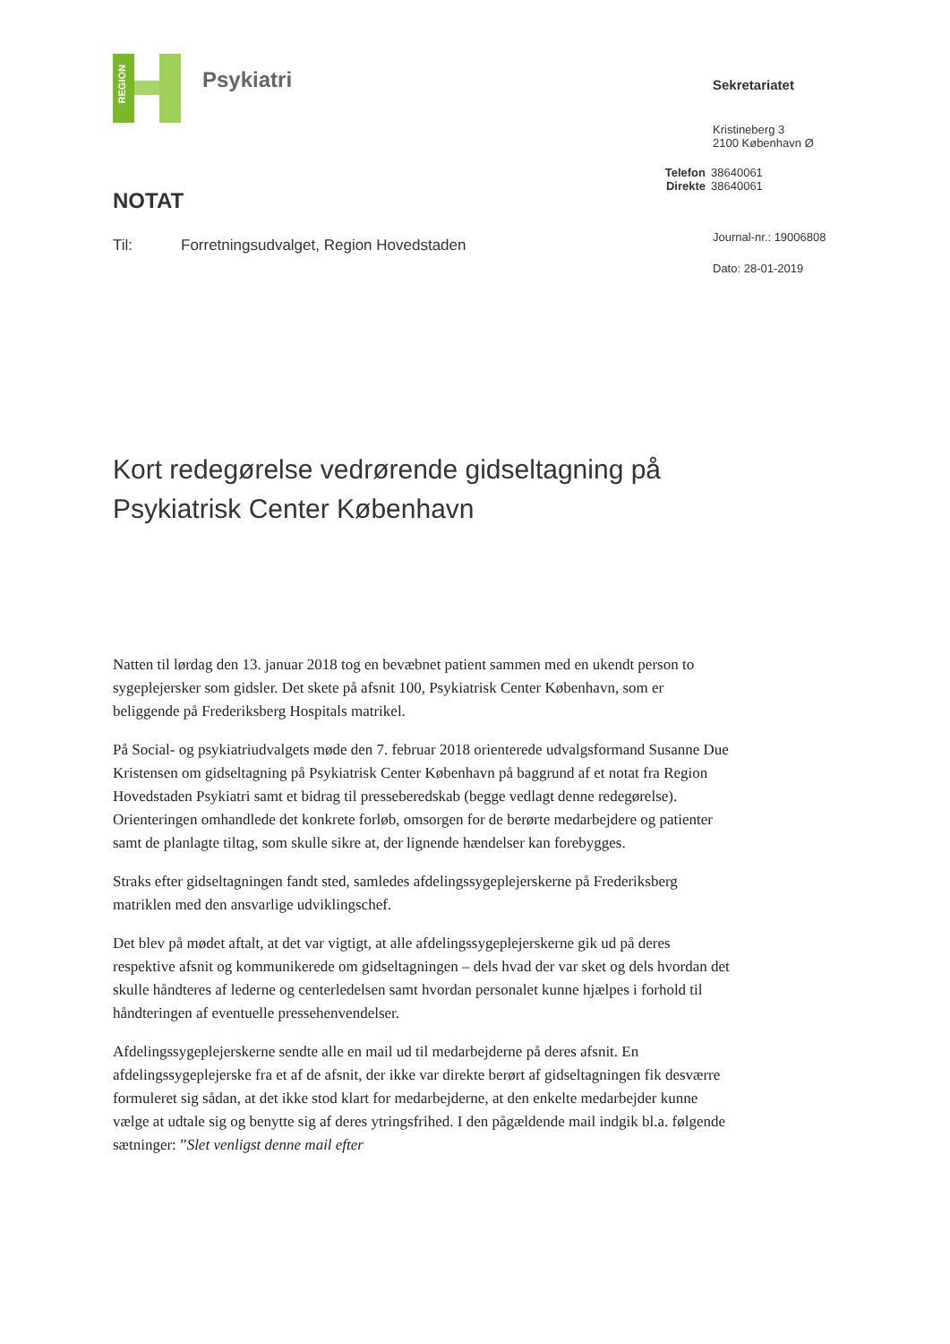REGION
Psykiatri
NOTAT
Til: Forretningsudvalget, Region Hovedstaden
Sekretariatet
Kristineberg 3
2100 København Ø
Telefon 38640061
Direkte 38640061
Journal-nr.: 19006808
Dato: 28-01-2019
Kort redegørelse vedrørende gidseltagning på
Psykiatrisk Center København
Natten til lørdag den 13. januar 2018 tog en bevæbnet patient sammen med en ukendt person to sygeplejersker som gidsler. Det skete på afsnit 100, Psykiatrisk Center København, som er beliggende på Frederiksberg Hospitals matrikel.
På Social- og psykiatriudvalgets møde den 7. februar 2018 orienterede udvalgsformand Susanne Due Kristensen om gidseltagning på Psykiatrisk Center København på baggrund af et notat fra Region Hovedstaden Psykiatri samt et bidrag til pressebered­skab (begge vedlagt denne redegørelse). Orienteringen omhandlede det konkrete forløb, omsorgen for de berørte medarbejdere og patienter samt de planlagte tiltag, som skulle sikre at, der lignende hændelser kan forebygges.
Straks efter gidseltagningen fandt sted, samledes afdelingssygeplejerskerne på Frederiksberg matriklen med den ansvarlige udviklingschef.
Det blev på mødet aftalt, at det var vigtigt, at alle afdelingssygeplejerskerne gik ud på deres respektive afsnit og kommunikerede om gidseltagningen – dels hvad der var sket og dels hvordan det skulle håndteres af lederne og centerledelsen samt hvordan personalet kunne hjælpes i forhold til håndteringen af eventuelle pressehenvendelser.
Afdelingssygeplejerskerne sendte alle en mail ud til medarbejderne på deres afsnit. En afdelingssygeplejerske fra et af de afsnit, der ikke var direkte berørt af gidseltagningen fik desværre formuleret sig sådan, at det ikke stod klart for medarbejderne, at den enkelte medarbejder kunne vælge at udtale sig og benytte sig af deres ytringsfrihed. I den pågældende mail indgik bl.a. følgende sætninger: ”Slet venligst denne mail efter